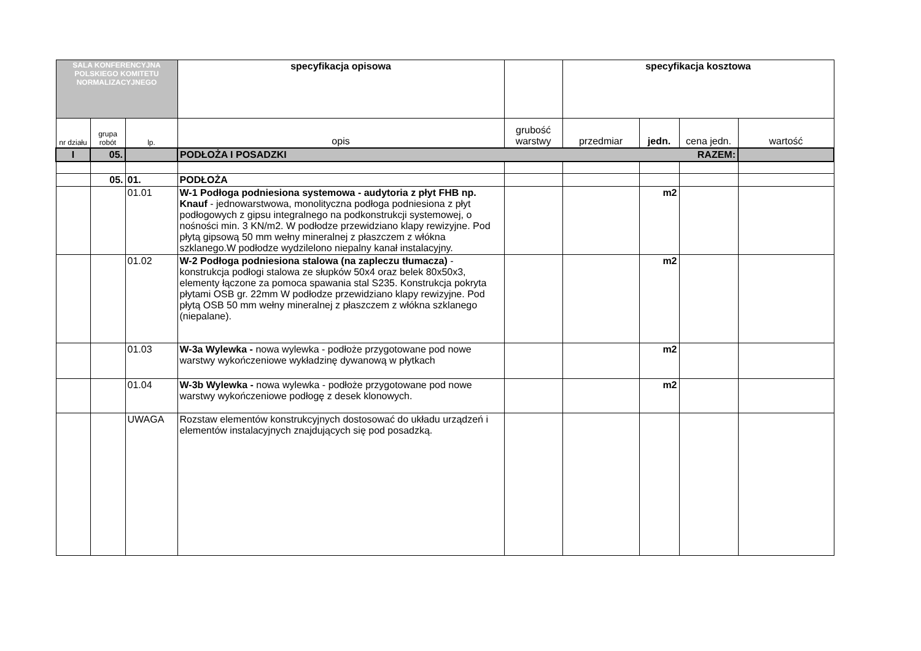| SALA KONFERENCYJNA POLSKIEGO KOMITETU NORMALIZACYJNEGO | | | specyfikacja opisowa | | specyfikacja kosztowa | | | |
| nr działu | grupa robót | lp. | opis | grubość warstwy | przedmiar | jedn. | cena jedn. | wartość |
| I | 05. | | PODŁOŻA I POSADZKI RAZEM: | | | | | |
| | 05. | 01. | PODŁOŻA | | | | | |
| | | 01.01 | W-1 Podłoga podniesiona systemowa - audytoria z płyt FHB np. Knauf - jednowarstwowa, monolityczna podłoga podniesiona z płyt podłogowych z gipsu integralnego na podkonstrukcji systemowej, o nośności min. 3 KN/m2. W podłodze przewidziano klapy rewizyjne. Pod płytą gipsową 50 mm wełny mineralnej z płaszczem z włókna szklanego.W podłodze wydzilelono niepalny kanał instalacyjny. | | | m2 | | |
| | | 01.02 | W-2 Podłoga podniesiona stalowa (na zapleczu tłumacza) - konstrukcja podłogi stalowa ze słupków 50x4 oraz belek 80x50x3, elementy łączone za pomoca spawania stal S235. Konstrukcja pokryta płytami OSB gr. 22mm W podłodze przewidziano klapy rewizyjne. Pod płytą OSB 50 mm wełny mineralnej z płaszczem z włókna szklanego (niepalane). | | | m2 | | |
| | | 01.03 | W-3a Wylewka - nowa wylewka - podłoże przygotowane pod nowe warstwy wykończeniowe wykładzinę dywanową w płytkach | | | m2 | | |
| | | 01.04 | W-3b Wylewka - nowa wylewka - podłoże przygotowane pod nowe warstwy wykończeniowe podłogę z desek klonowych. | | | m2 | | |
| | | UWAGA | Rozstaw elementów konstrukcyjnych dostosować do układu urządzeń i elementów instalacyjnych znajdujących się pod posadzką. | | | | | |